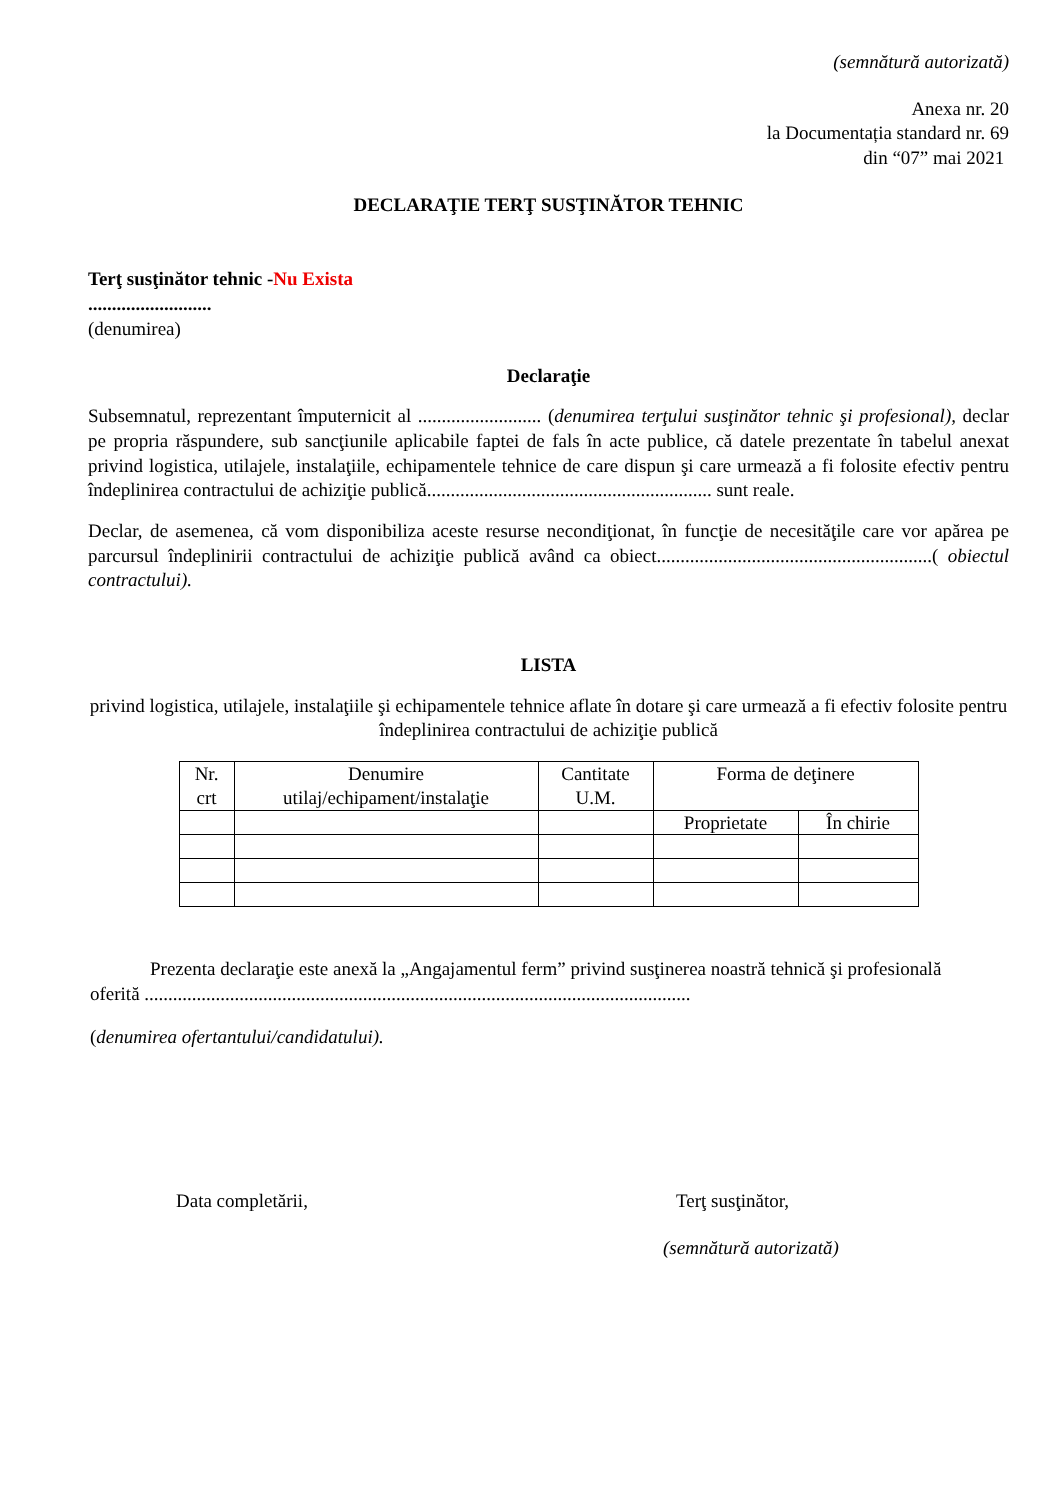(semnătură autorizată)
Anexa nr. 20
la Documentația standard nr. 69
din “07” mai 2021
DECLARAŢIE TERŢ SUSŢINĂTOR TEHNIC
Terţ susţinător tehnic -Nu Exista
..........................
(denumirea)
Declaraţie
Subsemnatul, reprezentant împuternicit al .......................... (denumirea terţului susţinător tehnic şi profesional), declar pe propria răspundere, sub sancţiunile aplicabile faptei de fals în acte publice, că datele prezentate în tabelul anexat privind logistica, utilajele, instalaţiile, echipamentele tehnice de care dispun şi care urmează a fi folosite efectiv pentru îndeplinirea contractului de achiziţie publică............................................................ sunt reale.
Declar, de asemenea, că vom disponibiliza aceste resurse necondiţionat, în funcţie de necesităţile care vor apărea pe parcursul îndeplinirii contractului de achiziţie publică având ca obiect..........................................................( obiectul contractului).
LISTA
privind logistica, utilajele, instalaţiile şi echipamentele tehnice aflate în dotare şi care urmează a fi efectiv folosite pentru îndeplinirea contractului de achiziţie publică
| Nr. crt | Denumire utilaj/echipament/instalaţie | Cantitate U.M. | Forma de deţinere | |
| --- | --- | --- | --- | --- |
| | | | Proprietate | În chirie |
Prezenta declaraţie este anexă la „Angajamentul ferm” privind susţinerea noastră tehnică şi profesională oferită ...................................................................................................................
(denumirea ofertantului/candidatului).
Data completării, Terţ susţinător,
(semnătură autorizată)